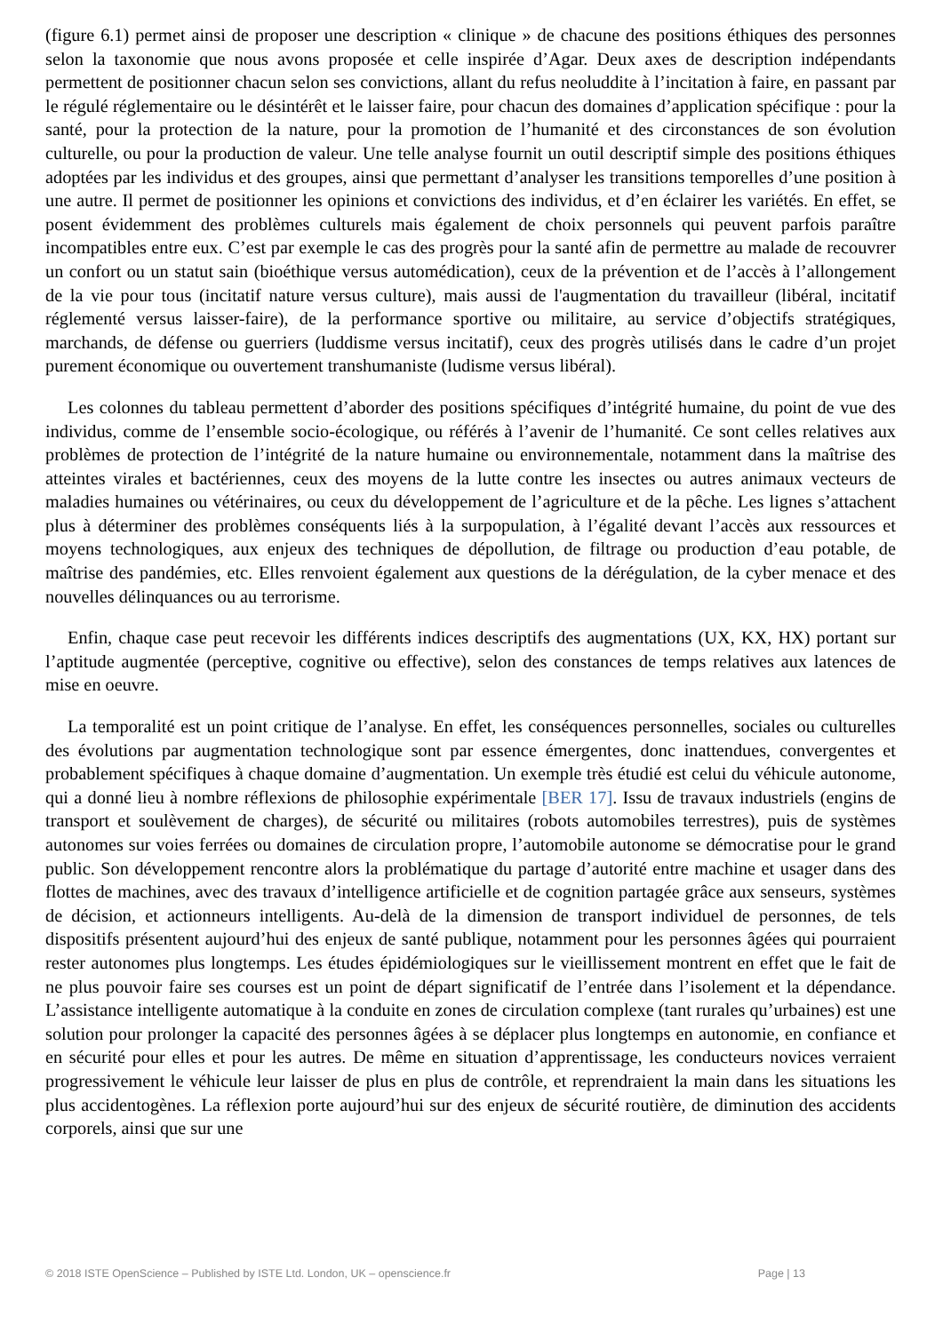(figure 6.1) permet ainsi de proposer une description « clinique » de chacune des positions éthiques des personnes selon la taxonomie que nous avons proposée et celle inspirée d’Agar. Deux axes de description indépendants permettent de positionner chacun selon ses convictions, allant du refus neoluddite à l’incitation à faire, en passant par le régulé réglementaire ou le désintérêt et le laisser faire, pour chacun des domaines d’application spécifique : pour la santé, pour la protection de la nature, pour la promotion de l’humanité et des circonstances de son évolution culturelle, ou pour la production de valeur. Une telle analyse fournit un outil descriptif simple des positions éthiques adoptées par les individus et des groupes, ainsi que permettant d’analyser les transitions temporelles d’une position à une autre. Il permet de positionner les opinions et convictions des individus, et d’en éclairer les variétés. En effet, se posent évidemment des problèmes culturels mais également de choix personnels qui peuvent parfois paraître incompatibles entre eux. C’est par exemple le cas des progrès pour la santé afin de permettre au malade de recouvrer un confort ou un statut sain (bioéthique versus automédication), ceux de la prévention et de l’accès à l’allongement de la vie pour tous (incitatif nature versus culture), mais aussi de l'augmentation du travailleur (libéral, incitatif réglementé versus laisser-faire), de la performance sportive ou militaire, au service d’objectifs stratégiques, marchands, de défense ou guerriers (luddisme versus incitatif), ceux des progrès utilisés dans le cadre d’un projet purement économique ou ouvertement transhumaniste (ludisme versus libéral).
Les colonnes du tableau permettent d’aborder des positions spécifiques d’intégrité humaine, du point de vue des individus, comme de l’ensemble socio-écologique, ou référés à l’avenir de l’humanité. Ce sont celles relatives aux problèmes de protection de l’intégrité de la nature humaine ou environnementale, notamment dans la maîtrise des atteintes virales et bactériennes, ceux des moyens de la lutte contre les insectes ou autres animaux vecteurs de maladies humaines ou vétérinaires, ou ceux du développement de l’agriculture et de la pêche. Les lignes s’attachent plus à déterminer des problèmes conséquents liés à la surpopulation, à l’égalité devant l’accès aux ressources et moyens technologiques, aux enjeux des techniques de dépollution, de filtrage ou production d’eau potable, de maîtrise des pandémies, etc. Elles renvoient également aux questions de la dérégulation, de la cyber menace et des nouvelles délinquances ou au terrorisme.
Enfin, chaque case peut recevoir les différents indices descriptifs des augmentations (UX, KX, HX) portant sur l’aptitude augmentée (perceptive, cognitive ou effective), selon des constances de temps relatives aux latences de mise en oeuvre.
La temporalité est un point critique de l’analyse. En effet, les conséquences personnelles, sociales ou culturelles des évolutions par augmentation technologique sont par essence émergentes, donc inattendues, convergentes et probablement spécifiques à chaque domaine d’augmentation. Un exemple très étudié est celui du véhicule autonome, qui a donné lieu à nombre réflexions de philosophie expérimentale [BER 17]. Issu de travaux industriels (engins de transport et soulèvement de charges), de sécurité ou militaires (robots automobiles terrestres), puis de systèmes autonomes sur voies ferrées ou domaines de circulation propre, l’automobile autonome se démocratise pour le grand public. Son développement rencontre alors la problématique du partage d’autorité entre machine et usager dans des flottes de machines, avec des travaux d’intelligence artificielle et de cognition partagée grâce aux senseurs, systèmes de décision, et actionneurs intelligents. Au-delà de la dimension de transport individuel de personnes, de tels dispositifs présentent aujourd’hui des enjeux de santé publique, notamment pour les personnes âgées qui pourraient rester autonomes plus longtemps. Les études épidémiologiques sur le vieillissement montrent en effet que le fait de ne plus pouvoir faire ses courses est un point de départ significatif de l’entrée dans l’isolement et la dépendance. L’assistance intelligente automatique à la conduite en zones de circulation complexe (tant rurales qu’urbaines) est une solution pour prolonger la capacité des personnes âgées à se déplacer plus longtemps en autonomie, en confiance et en sécurité pour elles et pour les autres. De même en situation d’apprentissage, les conducteurs novices verraient progressivement le véhicule leur laisser de plus en plus de contrôle, et reprendraient la main dans les situations les plus accidentogènes. La réflexion porte aujourd’hui sur des enjeux de sécurité routière, de diminution des accidents corporels, ainsi que sur une
© 2018 ISTE OpenScience – Published by ISTE Ltd. London, UK – openscience.fr Page | 13